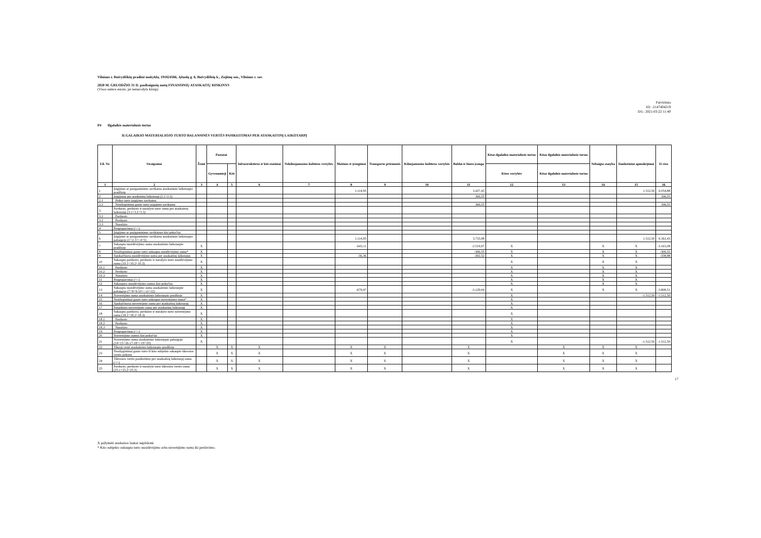Vilniaus r. Buivydiškių pradinė mokykla, 191824566, Ąžuolų g. 6, Buivydiškių k., Zujūnų sen., Vilniaus r. sav.
2020 M. GRUODŽIO 31 D. pasibaigusių metų FINANSINIŲ ATASKAITŲ RINKINYS
(Visos sumos eurais, jei nenurodyta kitaip)
Patvirtinta
ID: -2147404219
D/L: 2021-03-22 11:40
P4 Ilgalaikis materialusis turtas
ILGALAIKIO MATERIALIOJO TURTO BALANSINĖS VERTĖS PASIKEITIMAS PER ATASKAITINĮ LAIKOTARPĮ
| Eil. Nr. | Straipsniai | Žemė | Pastatai | | Infrastruktūros ir kiti statiniai | Nekilnojamosios kultūros vertybės | Mašinos ir įrenginiai | Transporto priemonės | Kilnojamosios kultūros vertybės | Baldai ir biuro įranga | Kitas ilgalaikis materialusis turtas | Kitas ilgalaikis materialusis turtas | Nebaigta statyba | Išankstiniai apmokėjimai | Iš viso |
| --- | --- | --- | --- | --- | --- | --- | --- | --- | --- | --- | --- | --- | --- | --- | --- |
| | | | Gyvenamieji | Kiti | | | | | | | Kitos vertybės | Kitas ilgalaikis materialusis turtas | | | |
| 1 | 2 | 3 | 4 | 5 | 6 | 7 | 8 | 9 | 10 | 11 | 12 | 13 | 14 | 15 | 16 |
| 1 | Įsigijimo ar pasigaminimo savikaina ataskaitinio laikotarpio pradžioje | | | | | | 1.114,95 | | | 3.427,43 | | | | 1.512,50 | 6.054,88 |
| 2 | Įsigijimai per ataskaitinį laikotarpį (2.1+2.2) | | | | | | | | | 306,55 | | | | | 306,55 |
| 2.1 | Pirkto turto įsigijimo savikaina | | | | | | | | | | | | | | |
| 2.2 | Neatlygintinai gauto turto įsigijimo savikaina | | | | | | | | | 306,55 | | | | | 306,55 |
| 3 | Parduoto, perduoto ir nurašyto turto suma per ataskaitinį laikotarpį (3.1+3.2+3.3) | | | | | | | | | | | | | | |
| 3.1 | Parduoto | | | | | | | | | | | | | | |
| 3.2 | Perduoto | | | | | | | | | | | | | | |
| 3.3 | Nurašyto | | | | | | | | | | | | | | |
| 4 | Pergrupavimai (+/-) | | | | | | | | | | | | | | |
| 5 | Įsigijimo ar pasigaminimo savikainos kiti pokyčiai | | | | | | | | | | | | | | |
| 6 | Įsigijimo ar pasigaminimo savikaina ataskaitinio laikotarpio pabaigoje (1+2-3+/-4+5) | | | | | | 1.114,95 | | | 3.733,98 | | | | 1.512,50 | 6.361,43 |
| 7 | Sukaupta nusidėvėjimo suma ataskaitinio laikotarpio pradžioje | X | | | | | -643,11 | | | -2.519,97 | X | | X | X | -3.163,08 |
| 8 | Neatlygintinai gauto turto sukaupta nusidėvėjimo suma* | X | | | | | | | | -306,55 | X | | X | X | -306,55 |
| 9 | Apskaičiuota nusidėvėjimo suma per ataskaitinį laikotarpį | X | | | | | -36,36 | | | -302,52 | X | | X | X | -338,88 |
| 10 | Sukaupta parduoto, perduoto ir nurašyto turto nusidėvėjimo suma (10.1+10.2+10.3) | X | | | | | | | | | X | | X | X | |
| 10.1 | Parduoto | X | | | | | | | | | X | | X | X | |
| 10.2 | Perduoto | X | | | | | | | | | X | | X | X | |
| 10.3 | Nurašyto | X | | | | | | | | | X | | X | X | |
| 11 | Pergrupavimai (+/-) | X | | | | | | | | | X | | X | X | |
| 12 | Sukauptos nusidėvėjimo sumos kiti pokyčiai | X | | | | | | | | | X | | X | X | |
| 13 | Sukaupta nusidėvėjimo suma ataskaitinio laikotarpio pabaigoje (7+8+9-10+/-11+12) | X | | | | | -679,47 | | | -3.129,04 | X | | X | X | -3.808,51 |
| 14 | Nuvertėjimo suma ataskaitinio laikotarpio pradžioje | X | | | | | | | | | X | | | -1.512,50 | -1.512,50 |
| 15 | Neatlygintinai gauto turto sukaupta nuvertėjimo suma* | X | | | | | | | | | X | | | | |
| 16 | Apskaičiuota nuvertėjimo suma per ataskaitinį laikotarpį | X | | | | | | | | | X | | | | |
| 17 | Panaikinta nuvertėjimo suma per ataskaitinį laikotarpį | X | | | | | | | | | X | | | | |
| 18 | Sukaupta parduoto, perduoto ir nurašyto turto nuvertėjimo suma (18.1+18.2+18.3) | X | | | | | | | | | X | | | | |
| 18.1 | Parduoto | X | | | | | | | | | X | | | | |
| 18.2 | Perduoto | X | | | | | | | | | X | | | | |
| 18.3 | Nurašyto | X | | | | | | | | | X | | | | |
| 19 | Pergrupavimai (+/-) | X | | | | | | | | | X | | | | |
| 20 | Nuvertėjimo sumos kiti pokyčiai | X | | | | | | | | | X | | | | |
| 21 | Nuvertėjimo suma ataskaitinio laikotarpio pabaigoje (14+15+16-17-18+/-19+20) | X | | | | | | | | | X | | | -1.512,50 | -1.512,50 |
| 22 | Tikroji vertė ataskaitinio laikotarpio pradžioje | | X | X | X | | X | X | | X | | X | X | X | |
| 23 | Neatlygintinai gauto turto iš kito subjekto sukaupto tikrosios vertės pokytis | | X | X | X | | X | X | | X | | X | X | X | |
| 24 | Tikrosios vertės pasikeitimo per ataskaitinį laikotarpį suma (+/-) | | X | X | X | | X | X | | X | | X | X | X | |
| 25 | Parduoto, perduoto ir nurašyto turto tikrosios vertės suma (25.1+25.2+25.3) | | X | X | X | | X | X | | X | | X | X | X | |
17
X pažymėti ataskaitos laukai nepildomi.
* Kito subjekto sukaupta turto nusidėvėjimo arba nuvertėjimo suma iki perdavimo.